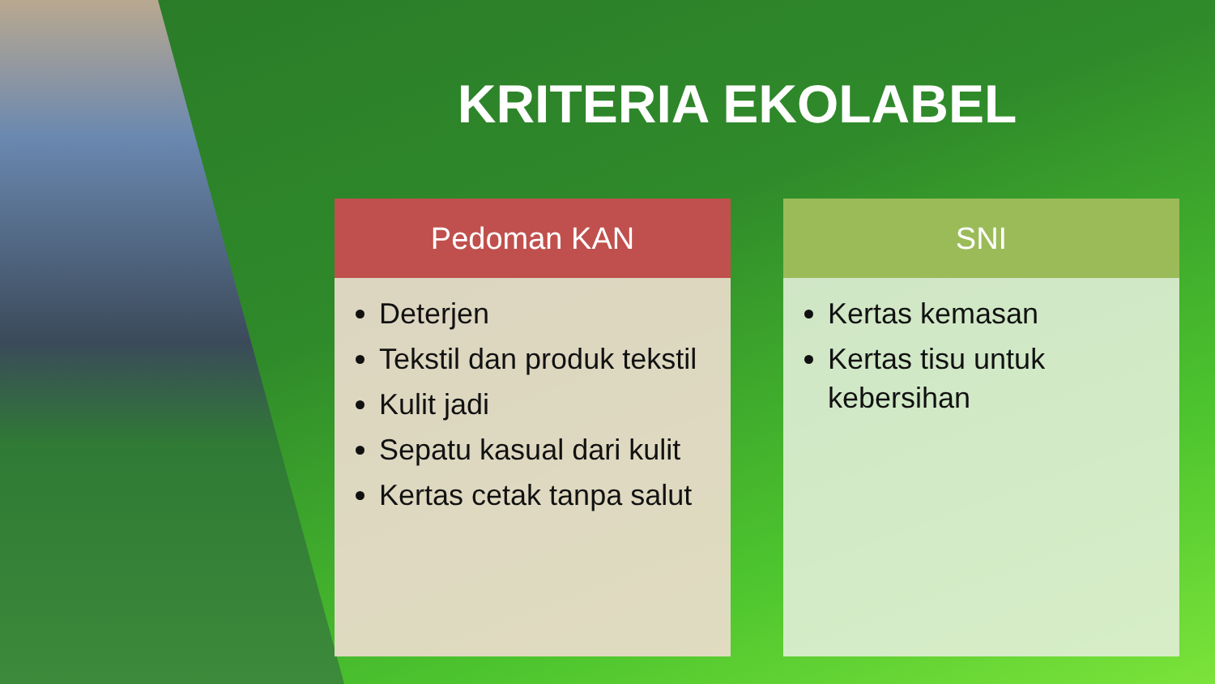KRITERIA EKOLABEL
Pedoman KAN
Deterjen
Tekstil dan produk tekstil
Kulit jadi
Sepatu kasual dari kulit
Kertas cetak tanpa salut
SNI
Kertas kemasan
Kertas tisu untuk kebersihan